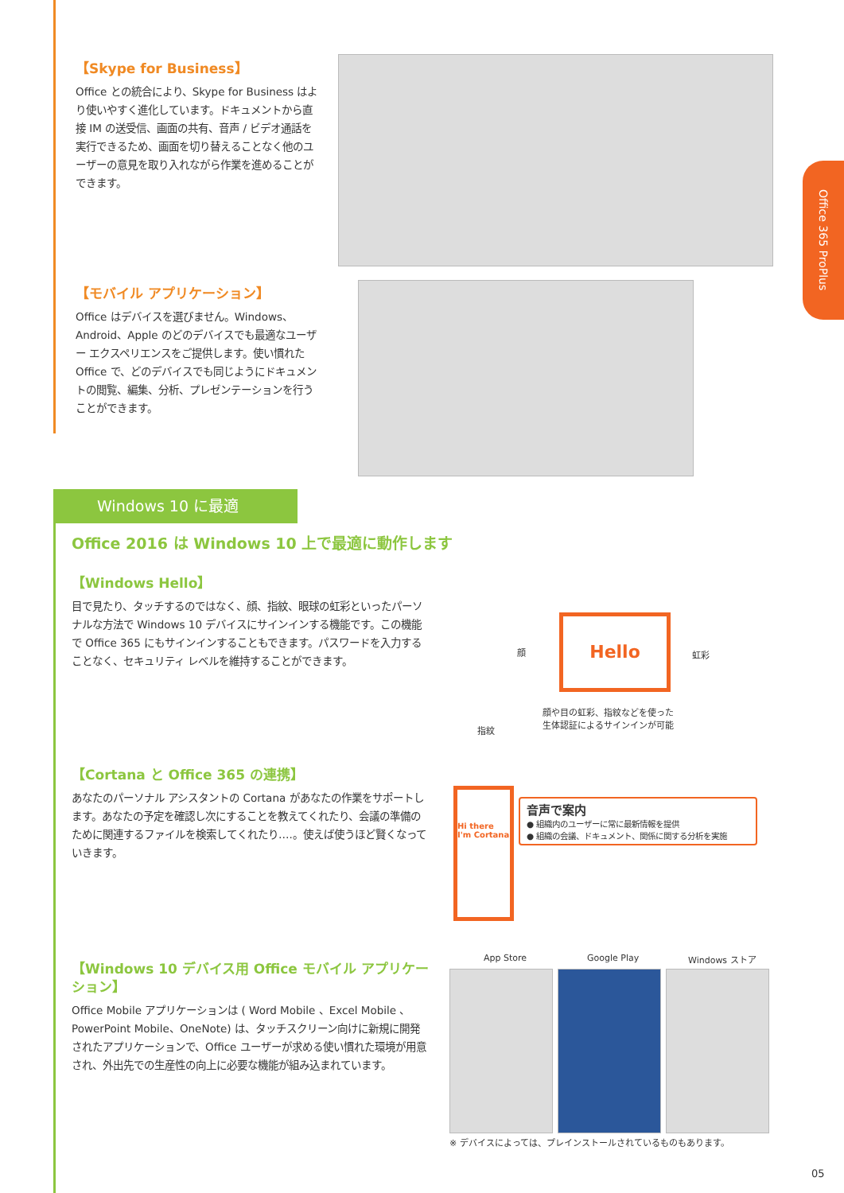Office 365 ProPlus
【Skype for Business】
Office との統合により、Skype for Business はより使いやすく進化しています。ドキュメントから直接 IM の送受信、画面の共有、音声 / ビデオ通話を実行できるため、画面を切り替えることなく他のユーザーの意見を取り入れながら作業を進めることができます。
【モバイル アプリケーション】
Office はデバイスを選びません。Windows、Android、Apple のどのデバイスでも最適なユーザー エクスペリエンスをご提供します。使い慣れた Office で、どのデバイスでも同じようにドキュメントの閲覧、編集、分析、プレゼンテーションを行うことができます。
Windows 10 に最適
Office 2016 は Windows 10 上で最適に動作します
【Windows Hello】
目で見たり、タッチするのではなく、顔、指紋、眼球の虹彩といったパーソナルな方法で Windows 10 デバイスにサインインする機能です。この機能で Office 365 にもサインインすることもできます。パスワードを入力することなく、セキュリティ レベルを維持することができます。
Hello
顔 虹彩
指紋
顔や目の虹彩、指紋などを使った
生体認証によるサインインが可能
【Cortana と Office 365 の連携】
あなたのパーソナル アシスタントの Cortana があなたの作業をサポートします。あなたの予定を確認し次にすることを教えてくれたり、会議の準備のために関連するファイルを検索してくれたり….。使えば使うほど賢くなっていきます。
Hi there
I'm Cortana
音声で案内
● 組織内のユーザーに常に最新情報を提供
● 組織の会議、ドキュメント、関係に関する分析を実施
【Windows 10 デバイス用 Office モバイル アプリケーション】
Office Mobile アプリケーションは ( Word Mobile 、Excel Mobile 、PowerPoint Mobile、OneNote) は、タッチスクリーン向けに新規に開発されたアプリケーションで、Office ユーザーが求める使い慣れた環境が用意され、外出先での生産性の向上に必要な機能が組み込まれています。
App Store Google Play Windows ストア
※ デバイスによっては、プレインストールされているものもあります。
05